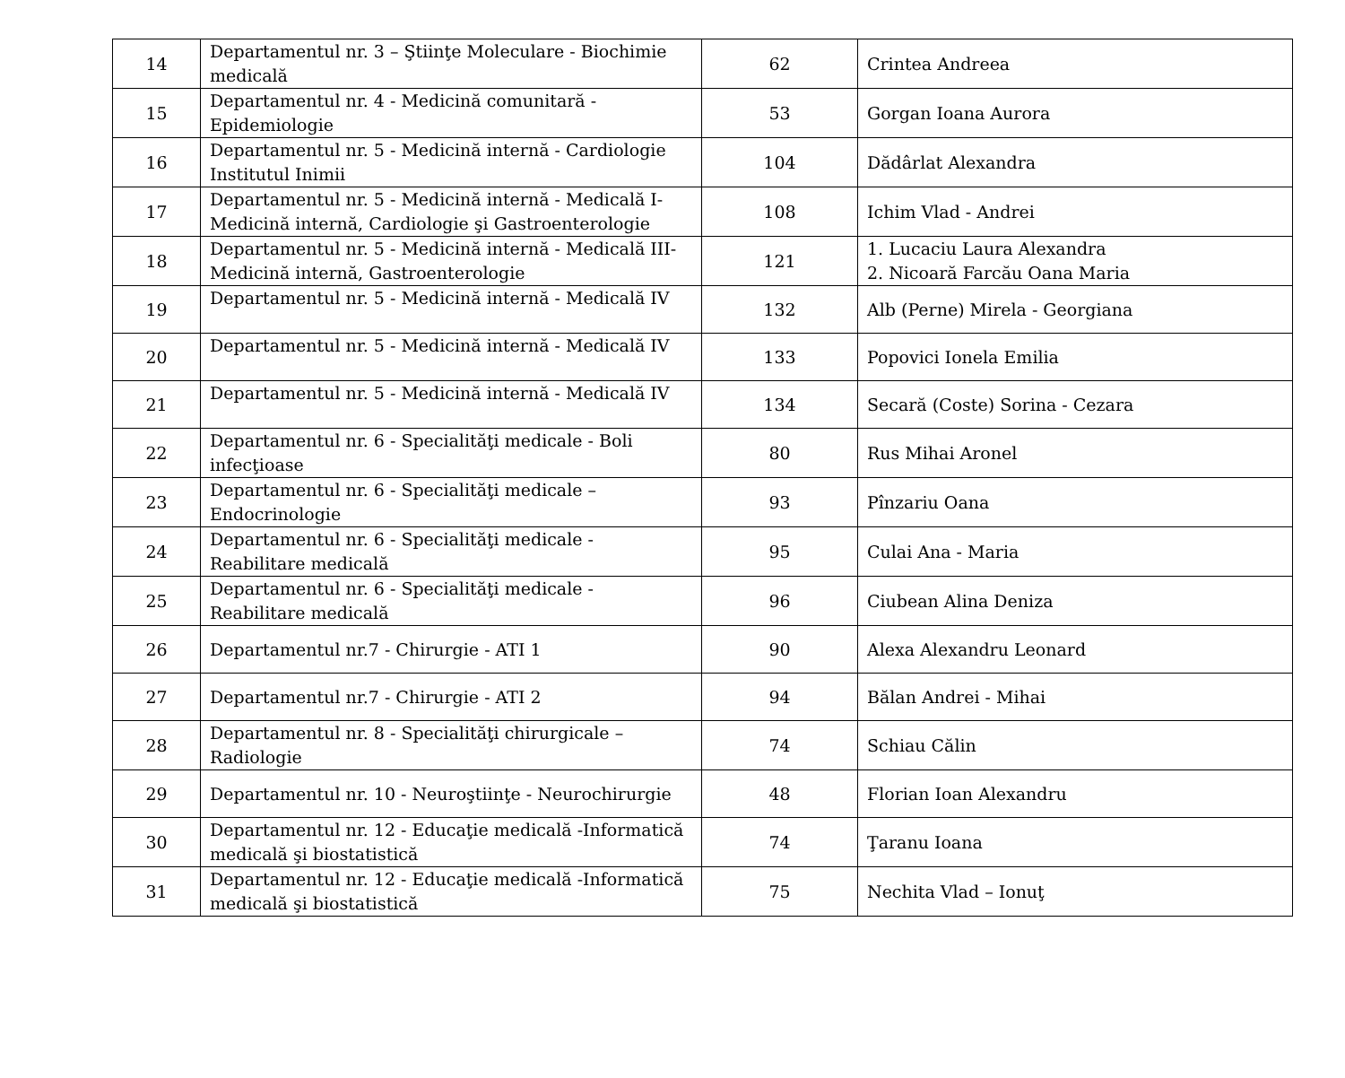| 14 | Departamentul nr. 3 – Ştiinţe Moleculare - Biochimie medicală | 62 | Crintea Andreea |
| 15 | Departamentul nr. 4 - Medicină comunitară - Epidemiologie | 53 | Gorgan Ioana Aurora |
| 16 | Departamentul nr. 5 - Medicină internă - Cardiologie Institutul Inimii | 104 | Dădârlat Alexandra |
| 17 | Departamentul nr. 5 - Medicină internă - Medicală I- Medicină internă, Cardiologie şi Gastroenterologie | 108 | Ichim Vlad - Andrei |
| 18 | Departamentul nr. 5 - Medicină internă - Medicală III- Medicină internă, Gastroenterologie | 121 | 1. Lucaciu Laura Alexandra 2. Nicoară Farcău Oana Maria |
| 19 | Departamentul nr. 5 - Medicină internă - Medicală IV | 132 | Alb (Perne) Mirela - Georgiana |
| 20 | Departamentul nr. 5 - Medicină internă - Medicală IV | 133 | Popovici Ionela Emilia |
| 21 | Departamentul nr. 5 - Medicină internă - Medicală IV | 134 | Secară (Coste) Sorina - Cezara |
| 22 | Departamentul nr. 6 - Specialităţi medicale - Boli infecţioase | 80 | Rus Mihai Aronel |
| 23 | Departamentul nr. 6 - Specialităţi medicale – Endocrinologie | 93 | Pînzariu Oana |
| 24 | Departamentul nr. 6 - Specialităţi medicale - Reabilitare medicală | 95 | Culai Ana - Maria |
| 25 | Departamentul nr. 6 - Specialităţi medicale - Reabilitare medicală | 96 | Ciubean Alina Deniza |
| 26 | Departamentul nr.7 - Chirurgie - ATI 1 | 90 | Alexa Alexandru Leonard |
| 27 | Departamentul nr.7 - Chirurgie - ATI 2 | 94 | Bălan Andrei - Mihai |
| 28 | Departamentul nr. 8 - Specialităţi chirurgicale – Radiologie | 74 | Schiau Călin |
| 29 | Departamentul nr. 10 - Neuroştiinţe - Neurochirurgie | 48 | Florian Ioan Alexandru |
| 30 | Departamentul nr. 12 - Educaţie medicală -Informatică medicală şi biostatistică | 74 | Ţaranu Ioana |
| 31 | Departamentul nr. 12 - Educaţie medicală -Informatică medicală şi biostatistică | 75 | Nechita Vlad – Ionuţ |